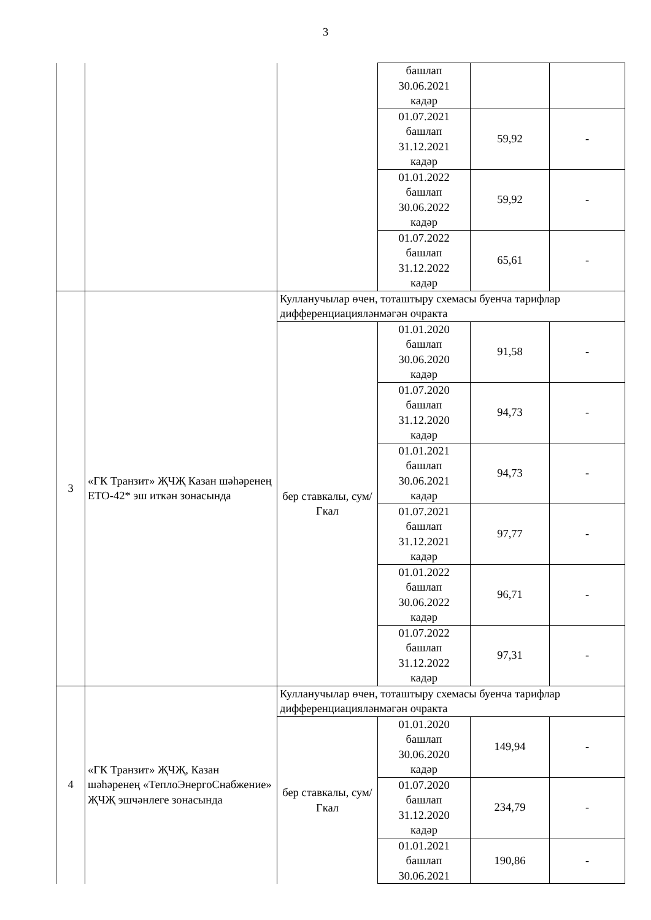3
| | | | башлап 30.06.2021 кадәр | | |
| | | | 01.07.2021 башлап 31.12.2021 кадәр | 59,92 | - |
| | | | 01.01.2022 башлап 30.06.2022 кадәр | 59,92 | - |
| | | | 01.07.2022 башлап 31.12.2022 кадәр | 65,61 | - |
| 3 | «ГК Транзит» ҖЧҖ Казан шәһәренең ЕТО-42* эш иткән зонасында | Кулланучылар өчен, тоташтыру схемасы буенча тарифлар дифференциацияләнмәгән очракта | | | |
| | | бер ставкалы, сум/Гкал | 01.01.2020 башлап 30.06.2020 кадәр | 91,58 | - |
| | | | 01.07.2020 башлап 31.12.2020 кадәр | 94,73 | - |
| | | | 01.01.2021 башлап 30.06.2021 кадәр | 94,73 | - |
| | | | 01.07.2021 башлап 31.12.2021 кадәр | 97,77 | - |
| | | | 01.01.2022 башлап 30.06.2022 кадәр | 96,71 | - |
| | | | 01.07.2022 башлап 31.12.2022 кадәр | 97,31 | - |
| 4 | «ГК Транзит» ҖЧҖ, Казан шәһәренең «ТеплоЭнергоСнабжение» ҖЧҖ эшчәнлеге зонасында | Кулланучылар өчен, тоташтыру схемасы буенча тарифлар дифференциацияләнмәгән очракта | | | |
| | | бер ставкалы, сум/Гкал | 01.01.2020 башлап 30.06.2020 кадәр | 149,94 | - |
| | | | 01.07.2020 башлап 31.12.2020 кадәр | 234,79 | - |
| | | | 01.01.2021 башлап 30.06.2021 | 190,86 | - |